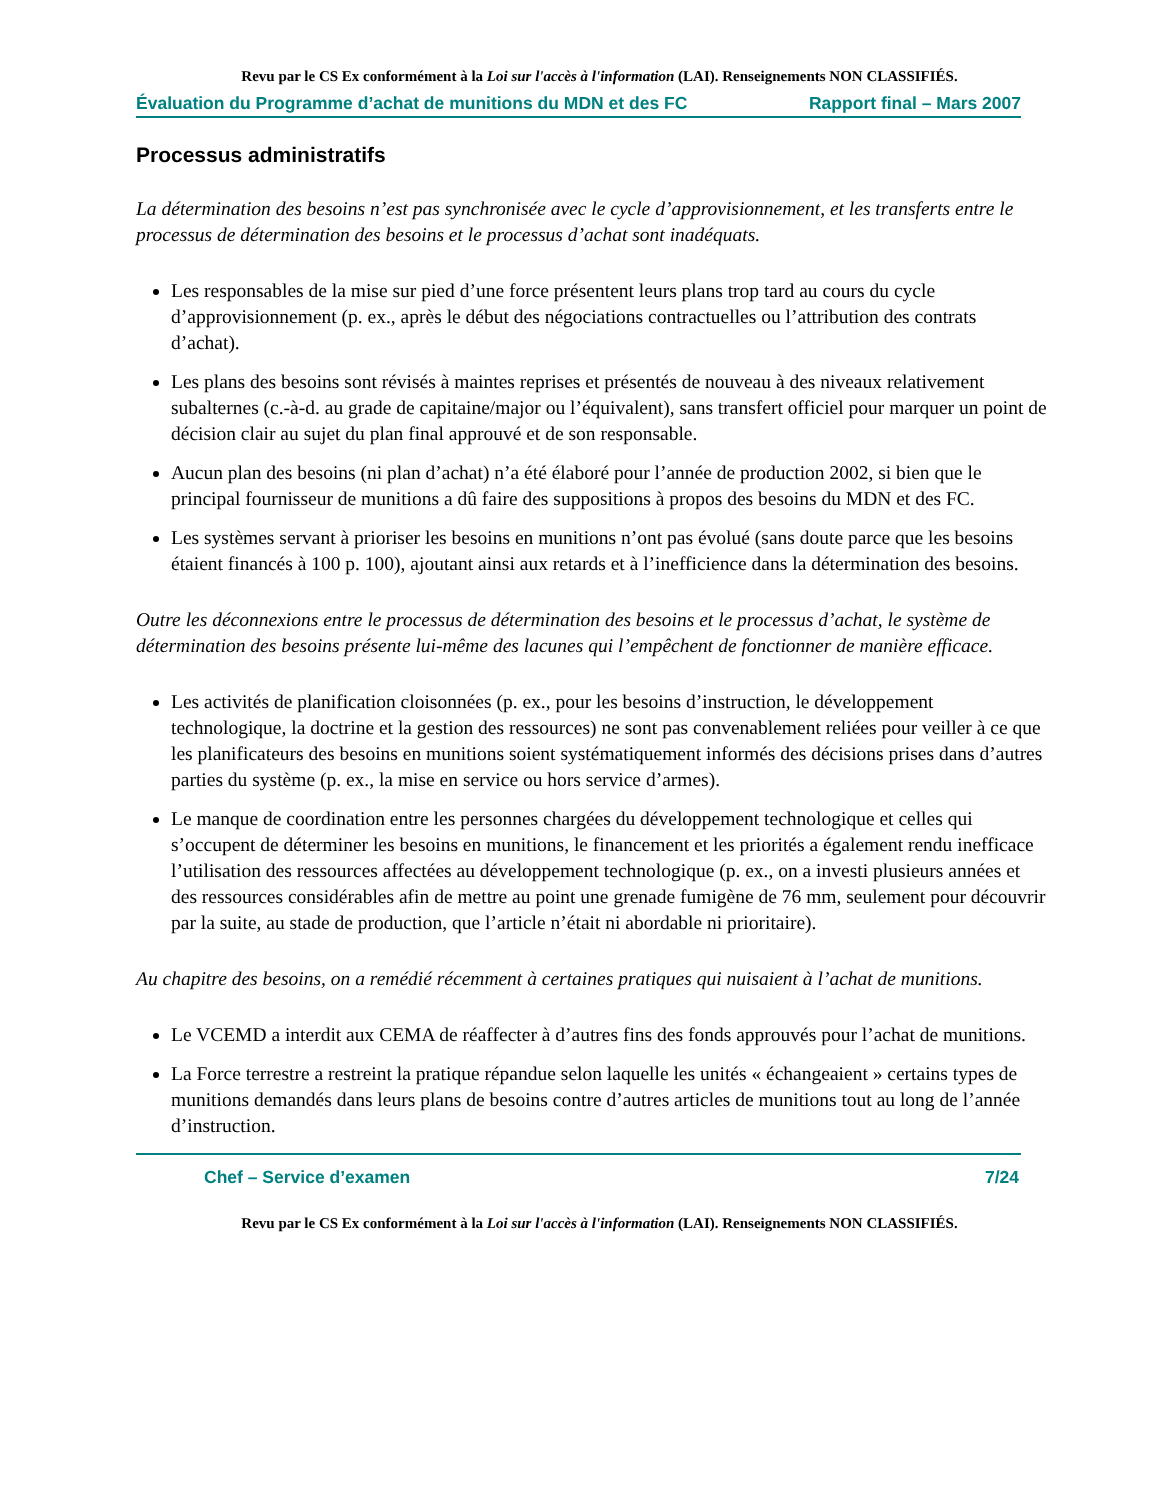Revu par le CS Ex conformément à la Loi sur l'accès à l'information (LAI). Renseignements NON CLASSIFIÉS.
Évaluation du Programme d’achat de munitions du MDN et des FC Rapport final – Mars 2007
Processus administratifs
La détermination des besoins n’est pas synchronisée avec le cycle d’approvisionnement, et les transferts entre le processus de détermination des besoins et le processus d’achat sont inadéquats.
Les responsables de la mise sur pied d’une force présentent leurs plans trop tard au cours du cycle d’approvisionnement (p. ex., après le début des négociations contractuelles ou l’attribution des contrats d’achat).
Les plans des besoins sont révisés à maintes reprises et présentés de nouveau à des niveaux relativement subalternes (c.-à-d. au grade de capitaine/major ou l’équivalent), sans transfert officiel pour marquer un point de décision clair au sujet du plan final approuvé et de son responsable.
Aucun plan des besoins (ni plan d’achat) n’a été élaboré pour l’année de production 2002, si bien que le principal fournisseur de munitions a dû faire des suppositions à propos des besoins du MDN et des FC.
Les systèmes servant à prioriser les besoins en munitions n’ont pas évolué (sans doute parce que les besoins étaient financés à 100 p. 100), ajoutant ainsi aux retards et à l’inefficience dans la détermination des besoins.
Outre les déconnexions entre le processus de détermination des besoins et le processus d’achat, le système de détermination des besoins présente lui-même des lacunes qui l’empêchent de fonctionner de manière efficace.
Les activités de planification cloisonnées (p. ex., pour les besoins d’instruction, le développement technologique, la doctrine et la gestion des ressources) ne sont pas convenablement reliées pour veiller à ce que les planificateurs des besoins en munitions soient systématiquement informés des décisions prises dans d’autres parties du système (p. ex., la mise en service ou hors service d’armes).
Le manque de coordination entre les personnes chargées du développement technologique et celles qui s’occupent de déterminer les besoins en munitions, le financement et les priorités a également rendu inefficace l’utilisation des ressources affectées au développement technologique (p. ex., on a investi plusieurs années et des ressources considérables afin de mettre au point une grenade fumigène de 76 mm, seulement pour découvrir par la suite, au stade de production, que l’article n’était ni abordable ni prioritaire).
Au chapitre des besoins, on a remédié récemment à certaines pratiques qui nuisaient à l’achat de munitions.
Le VCEMD a interdit aux CEMA de réaffecter à d’autres fins des fonds approuvés pour l’achat de munitions.
La Force terrestre a restreint la pratique répandue selon laquelle les unités « échangeaient » certains types de munitions demandés dans leurs plans de besoins contre d’autres articles de munitions tout au long de l’année d’instruction.
Chef – Service d’examen 7/24
Revu par le CS Ex conformément à la Loi sur l'accès à l'information (LAI). Renseignements NON CLASSIFIÉS.